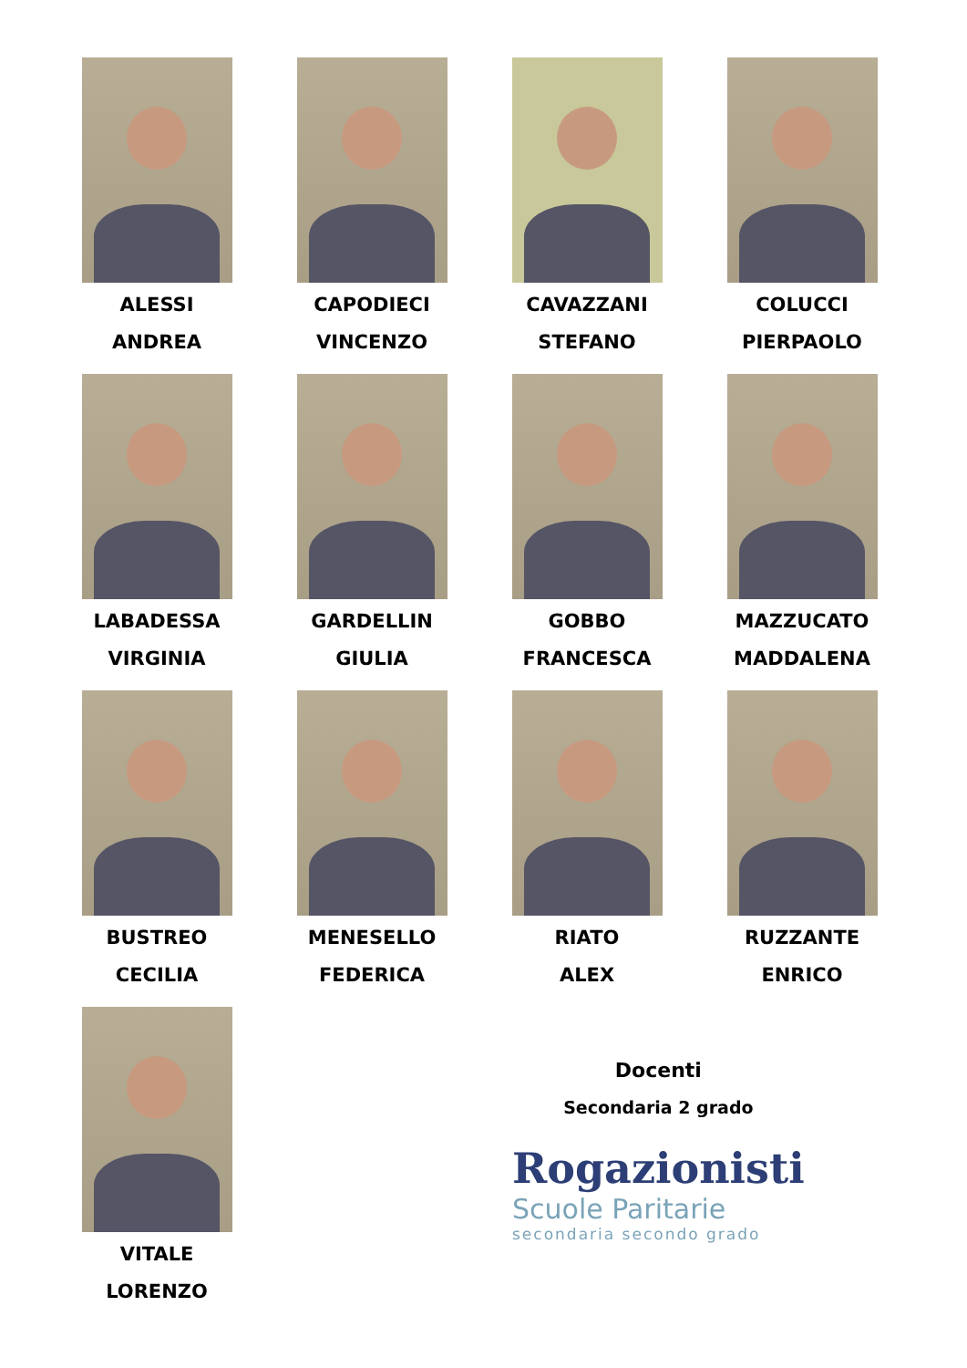ALESSI
ANDREA
CAPODIECI
VINCENZO
CAVAZZANI
STEFANO
COLUCCI
PIERPAOLO
LABADESSA
VIRGINIA
GARDELLIN
GIULIA
GOBBO
FRANCESCA
MAZZUCATO
MADDALENA
BUSTREO
CECILIA
MENESELLO
FEDERICA
RIATO
ALEX
RUZZANTE
ENRICO
VITALE
LORENZO
Docenti
Secondaria 2 grado
Rogazionisti
Scuole Paritarie
secondaria secondo grado